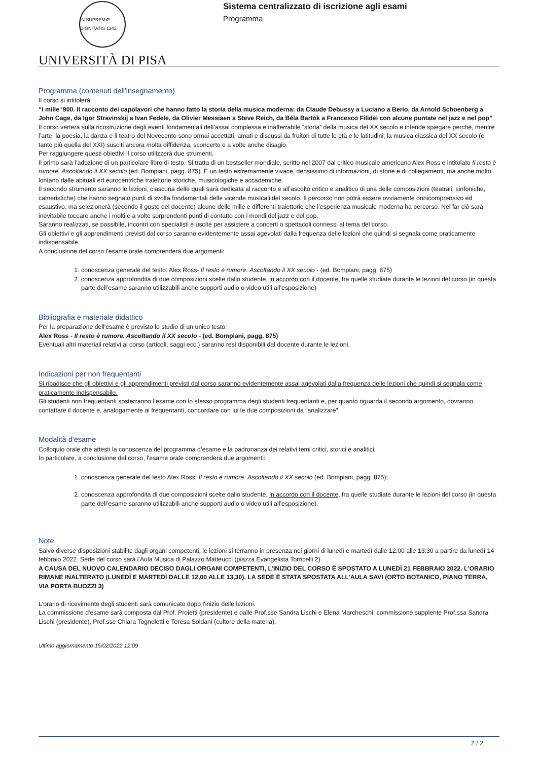IN SUPREMÆ DIGNITATIS 1343
Sistema centralizzato di iscrizione agli esami
Programma
UNIVERSITÀ DI PISA
Programma (contenuti dell'insegnamento)
Il corso si intitolerà:
“I mille ‘900. Il racconto dei capolavori che hanno fatto la storia della musica moderna: da Claude Debussy a Luciano a Berio, da Arnold Schoenberg a John Cage, da Igor Stravinskij a Ivan Fedele, da Olivier Messiaen a Steve Reich, da Béla Bartók a Francesco Filidei con alcune puntate nel jazz e nel pop”
Il corso verterà sulla ricostruzione degli eventi fondamentali dell’assai complessa e inafferrabile “storia” della musica del XX secolo e intende spiegare perché, mentre l’arte, la poesia, la danza e il teatro del Novecento sono ormai accettati, amati e discussi da fruitori di tutte le età e le latitudini, la musica classica del XX secolo (e tanto più quella del XXI) susciti ancora molta diffidenza, sconcerto e a volte anche disagio.
Per raggiungere questi obiettivi il corso utilizzerà due strumenti.
Il primo sarà l’adozione di un particolare libro di testo. Si tratta di un bestseller mondiale, scritto nel 2007 dal critico musicale americano Alex Ross e intitolato Il resto è rumore. Ascoltando il XX secolo (ed. Bompiani, pagg. 875). È un testo estremamente vivace, densissimo di informazioni, di storie e di collegamenti, ma anche molto lontano dalle abituali ed eurocentriche traiettorie storiche, musicologiche e accademiche.
Il secondo strumento saranno le lezioni, ciascuna delle quali sarà dedicata al racconto e all’ascolto critico e analitico di una delle composizioni (teatrali, sinfoniche, cameristiche) che hanno segnato punti di svolta fondamentali delle vicende musicali del secolo. Il percorso non potrà essere ovviamente onnicomprensivo ed esaustivo, ma selezionerà (secondo il gusto del docente) alcune delle mille e differenti traiettorie che l’esperienza musicale moderna ha percorso. Nel far ciò sarà inevitabile toccare anche i molti e a volte sorprendenti punti di contatto con i mondi del jazz e del pop.
Saranno realizzati, se possibile, incontri con specialisti e uscite per assistere a concerti o spettacoli connessi al tema del corso.
Gli obiettivi e gli apprendimenti previsti dal corso saranno evidentemente assai agevolati dalla frequenza delle lezioni che quindi si segnala come praticamente indispensabile.
A conclusione del corso l'esame orale comprenderà due argomenti:
1. conoscenza generale del testo: Alex Ross- Il resto è rumore. Ascoltando il XX secolo - (ed. Bompiani, pagg. 875)
2. conoscenza approfondita di due composizioni scelte dallo studente, in accordo con il docente, fra quelle studiate durante le lezioni del corso (in questa parte dell’esame saranno utilizzabili anche supporti audio o video utili all’esposizione)
Bibliografia e materiale didattico
Per la preparazione dell'esame è previsto lo studio di un unico testo:
Alex Ross - Il resto è rumore. Ascoltando il XX secolo - (ed. Bompiani, pagg. 875)
Eventuali altri materiali relativi al corso (articoli, saggi ecc.) saranno resi disponibili dal docente durante le lezioni.
Indicazioni per non frequentanti
Si ribadisce che gli obiettivi e gli apprendimenti previsti dal corso saranno evidentemente assai agevolati dalla frequenza delle lezioni che quindi si segnala come praticamente indispensabile.
Gli studenti non frequentanti sosterranno l’esame con lo stesso programma degli studenti frequentanti e, per quanto riguarda il secondo argomento, dovranno contattare il docente e, analogamente ai frequentanti, concordare con lui le due composizioni da “analizzare”.
Modalità d'esame
Colloquio orale che attesti la conoscenza del programma d’esame e la padronanza dei relativi temi critici, storici e analitici.
In particolare, a conclusione del corso, l'esame orale comprenderà due argomenti:
1. conoscenza generale del testo Alex Ross: Il resto è rumore. Ascoltando il XX secolo (ed. Bompiani, pagg. 875);
2. conoscenza approfondita di due composizioni scelte dallo studente, in accordo con il docente, fra quelle studiate durante le lezioni del corso (in questa parte dell’esame saranno utilizzabili anche supporti audio o video utili all’esposizione).
Note
Salvo diverse disposizioni stabilite dagli organi competenti, le lezioni si terranno in presenza nei giorni di lunedì e martedì dalle 12:00 alle 13:30 a partire da lunedì 14 febbraio 2022. Sede del corso sarà l'Aula Musica di Palazzo Matteucci (piazza Evangelista Torricelli 2).
A CAUSA DEL NUOVO CALENDARIO DECISO DAGLI ORGANI COMPETENTI, L'INIZIO DEL CORSO È SPOSTATO A LUNEDÌ 21 FEBBRAIO 2022. L'ORARIO RIMANE INALTERATO (LUNEDÌ E MARTEDÌ DALLE 12,00 ALLE 13,30). LA SEDE È STATA SPOSTATA ALL'AULA SAVI (ORTO BOTANICO, PIANO TERRA, VIA PORTA BUOZZI 3)
L'orario di ricevimento degli studenti sarà comunicato dopo l'inizio delle lezioni.
La commissione d'esame sarà composta dal Prof. Proietti (presidente) e dalle Prof.sse Sandra Lischi e Elena Marcheschi; commissione supplente Prof,ssa Sandra Lischi (presidente), Prof.sse Chiara Tognoletti e Teresa Soldani (cultore della materia).
Ultimo aggiornamento 15/02/2022 12:09
2 / 2